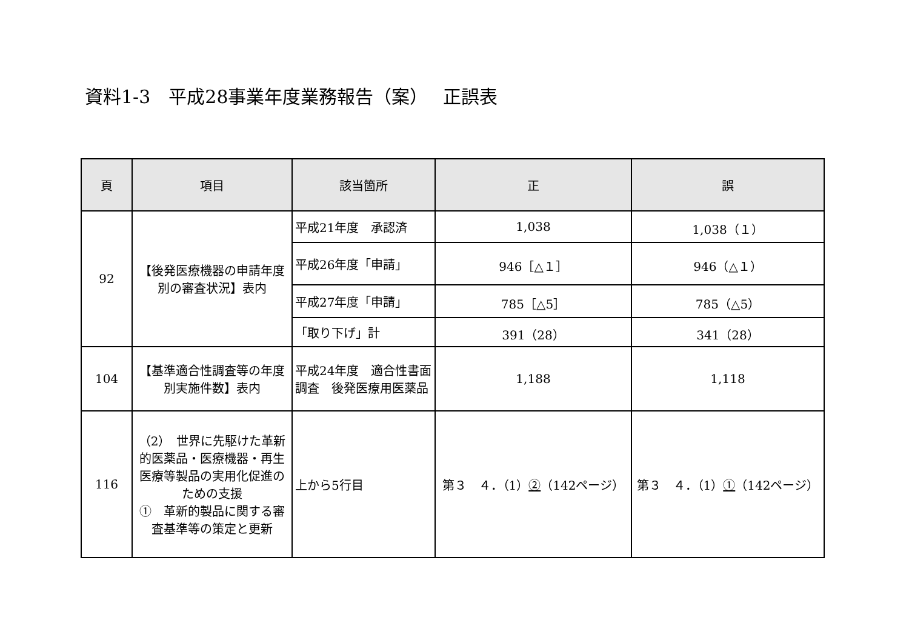資料1-3　平成28事業年度業務報告（案）　 正誤表
| 頁 | 項目 | 該当箇所 | 正 | 誤 |
| --- | --- | --- | --- | --- |
| 92 | 【後発医療機器の申請年度別の審査状況】表内 | 平成21年度 承認済 | 1,038 | 1,038（１） |
| | | 平成26年度「申請」 | 946［△１］ | 946（△１） |
| | | 平成27年度「申請」 | 785［△5］ | 785（△5） |
| | | 「取り下げ」計 | 391（28） | 341（28） |
| 104 | 【基準適合性調査等の年度別実施件数】表内 | 平成24年度 適合性書面調査 後発医療用医薬品 | 1,188 | 1,118 |
| 116 | （2） 世界に先駆けた革新的医薬品・医療機器・再生医療等製品の実用化促進のための支援 ① 革新的製品に関する審査基準等の策定と更新 | 上から5行目 | 第３ ４．（1） ② （142ページ） | 第３ ４．（1） ① （142ページ） |